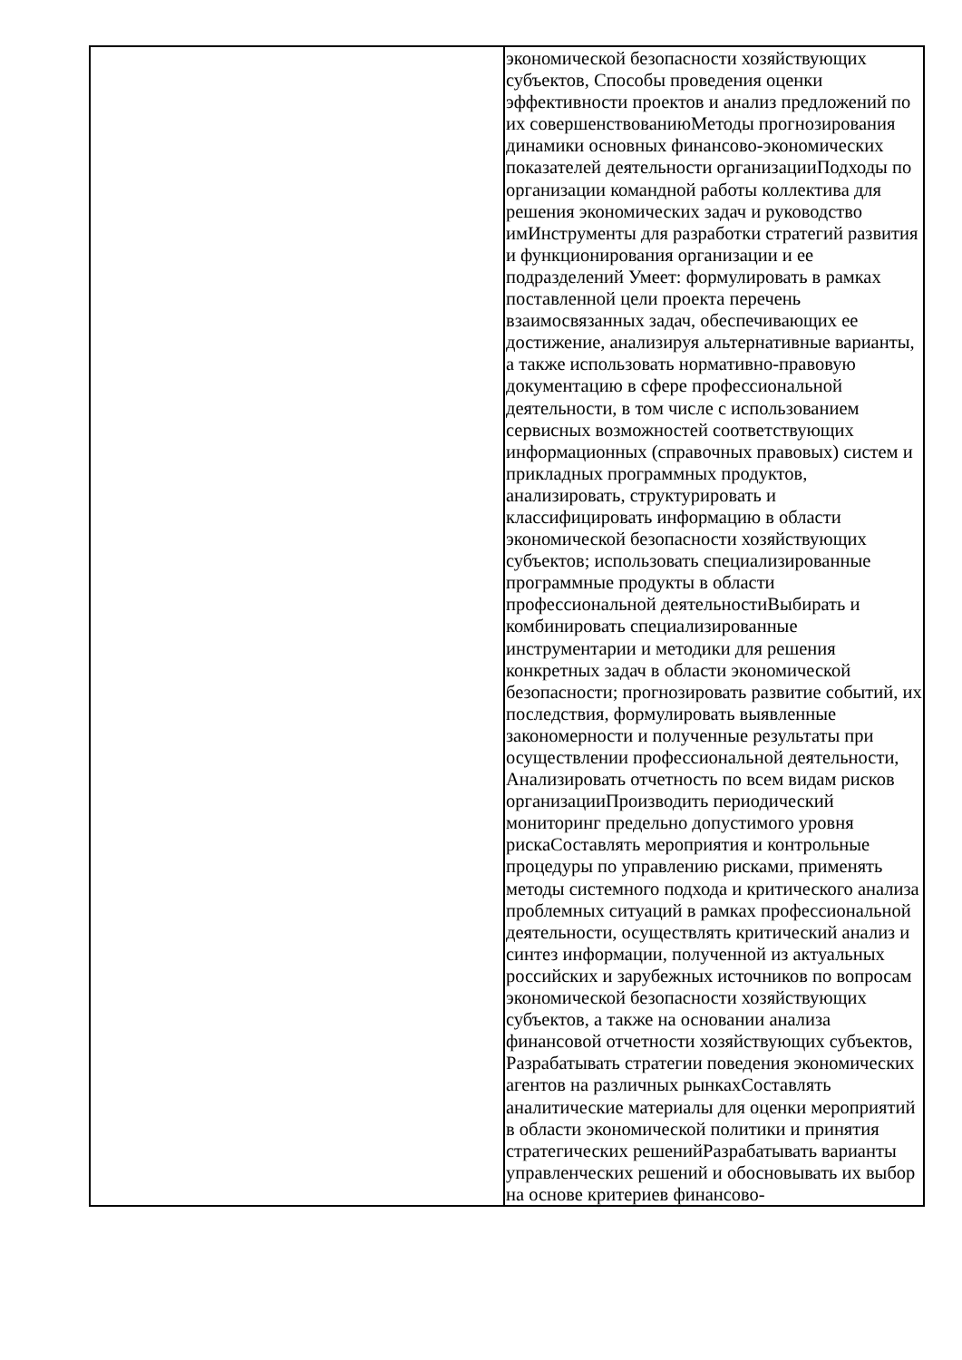| | экономической безопасности хозяйствующих субъектов, Способы проведения оценки эффективности проектов и анализ предложений по их совершенствованиюМетоды прогнозирования динамики основных финансово-экономических показателей деятельности организацииПодходы по организации командной работы коллектива для решения экономических задач и руководство имИнструменты для разработки стратегий развития и функционирования организации и ее подразделений Умеет: формулировать в рамках поставленной цели проекта перечень взаимосвязанных задач, обеспечивающих ее достижение, анализируя альтернативные варианты, а также использовать нормативно-правовую документацию в сфере профессиональной деятельности, в том числе с использованием сервисных возможностей соответствующих информационных (справочных правовых) систем и прикладных программных продуктов, анализировать, структурировать и классифицировать информацию в области экономической безопасности хозяйствующих субъектов; использовать специализированные программные продукты в области профессиональной деятельностиВыбирать и комбинировать специализированные инструментарии и методики для решения конкретных задач в области экономической безопасности; прогнозировать развитие событий, их последствия, формулировать выявленные закономерности и полученные результаты при осуществлении профессиональной деятельности, Анализировать отчетность по всем видам рисков организацииПроизводить периодический мониторинг предельно допустимого уровня рискаСоставлять мероприятия и контрольные процедуры по управлению рисками, применять методы системного подхода и критического анализа проблемных ситуаций в рамках профессиональной деятельности, осуществлять критический анализ и синтез информации, полученной из актуальных российских и зарубежных источников по вопросам экономической безопасности хозяйствующих субъектов, а также на основании анализа финансовой отчетности хозяйствующих субъектов, Разрабатывать стратегии поведения экономических агентов на различных рынкахСоставлять аналитические материалы для оценки мероприятий в области экономической политики и принятия стратегических решенийРазрабатывать варианты управленческих решений и обосновывать их выбор на основе критериев финансово- |